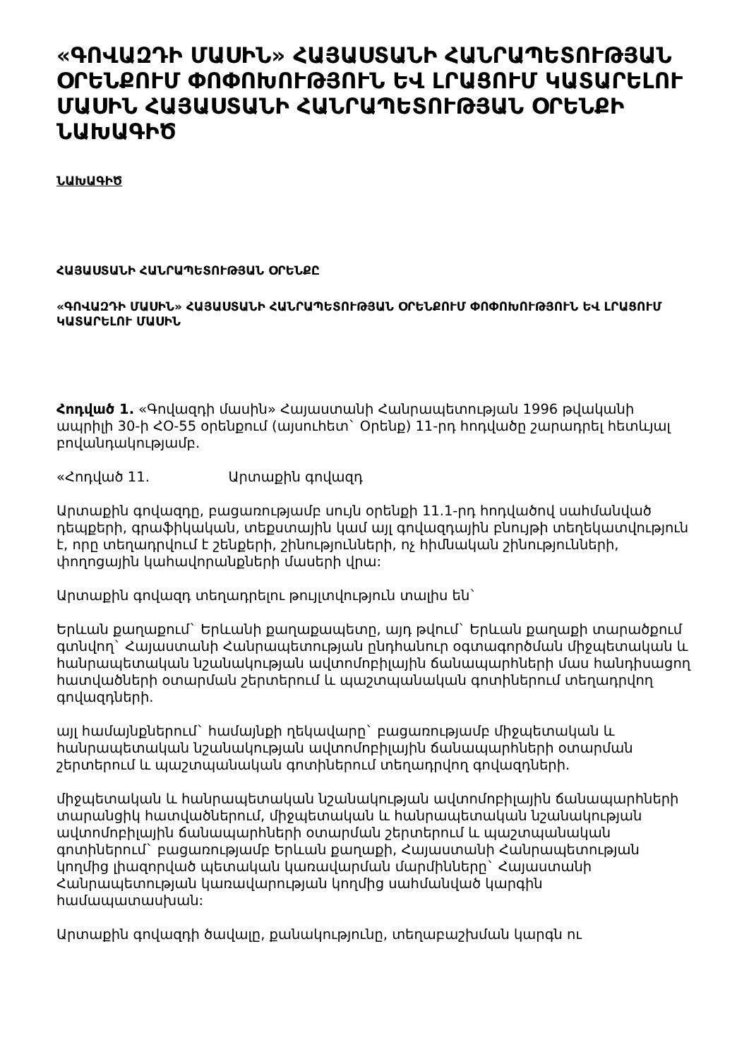«ԳՈՎԱԶԴԻ ՄԱՍԻՆ» ՀԱՅԱՍՏԱՆԻ ՀԱՆՐԱՊԵՏՈՒԹՅԱՆ ՕՐԵՆՔՈՒՄ ՓՈՓՈԽՈՒԹՅՈՒՆ ԵՎ ԼՐԱՑՈՒՄ ԿԱՏԱՐԵԼՈՒ ՄԱՍԻՆ ՀԱՅԱՍՏԱՆԻ ՀԱՆՐԱՊԵՏՈՒԹՅԱՆ ՕՐԵՆՔԻ ՆԱԽԱԳԻԾ
ՆԱԽԱԳԻԾ
ՀԱՅԱՍՏԱՆԻ ՀԱՆՐԱՊԵՏՈՒԹՅԱՆ ՕՐԵՆՔԸ
«ԳՈՎԱԶԴԻ ՄԱՍԻՆ» ՀԱՅԱՍՏԱՆԻ ՀԱՆՐԱՊԵՏՈՒԹՅԱՆ ՕՐԵՆՔՈՒՄ ՓՈՓՈԽՈՒԹՅՈՒՆ ԵՎ ԼՐԱՑՈՒՄ ԿԱՏԱՐԵԼՈՒ ՄԱՍԻՆ
Հոդված 1. «Գովազդի մասին» Հայաստանի Հանրապետության 1996 թվականի ապրիլի 30-ի ՀՕ-55 օրենքում (այսուհետ` Օրենք) 11-րդ հոդվածը շարադրել հետևյալ բովանդակությամբ.
«Հոդված 11. Արտաքին գովազդ
Արտաքին գովազդը, բացառությամբ սույն օրենքի 11.1-րդ հոդվածով սահմանված դեպքերի, գրաֆիկական, տեքստային կամ այլ գովազդային բնույթի տեղեկատվություն է, որը տեղադրվում է շենքերի, շինությունների, ոչ հիմնական շինությունների, փողոցային կահավորանքների մասերի վրա:
Արտաքին գովազդ տեղադրելու թույլտվություն տալիս են`
Երևան քաղաքում` Երևանի քաղաքապետը, այդ թվում` Երևան քաղաքի տարածքում գտնվող` Հայաստանի Հանրապետության ընդհանուր օգտագործման միջպետական և հանրապետական նշանակության ավտոմոբիլային ճանապարհների մաս հանդիսացող հատվածների օտարման շերտերում և պաշտպանական գոտիներում տեղադրվող գովազդների.
այլ համայնքներում` համայնքի ղեկավարը` բացառությամբ միջպետական և հանրապետական նշանակության ավտոմոբիլային ճանապարհների օտարման շերտերում և պաշտպանական գոտիներում տեղադրվող գովազդների.
միջպետական և հանրապետական նշանակության ավտոմոբիլային ճանապարհների տարանցիկ հատվածներում, միջպետական և հանրապետական նշանակության ավտոմոբիլային ճանապարհների օտարման շերտերում և պաշտպանական գոտիներում` բացառությամբ Երևան քաղաքի, Հայաստանի Հանրապետության կողմից լիազորված պետական կառավարման մարմինները` Հայաստանի Հանրապետության կառավարության կողմից սահմանված կարգին համապատասխան:
Արտաքին գովազդի ծավալը, քանակությունը, տեղաբաշխման կարգն ու